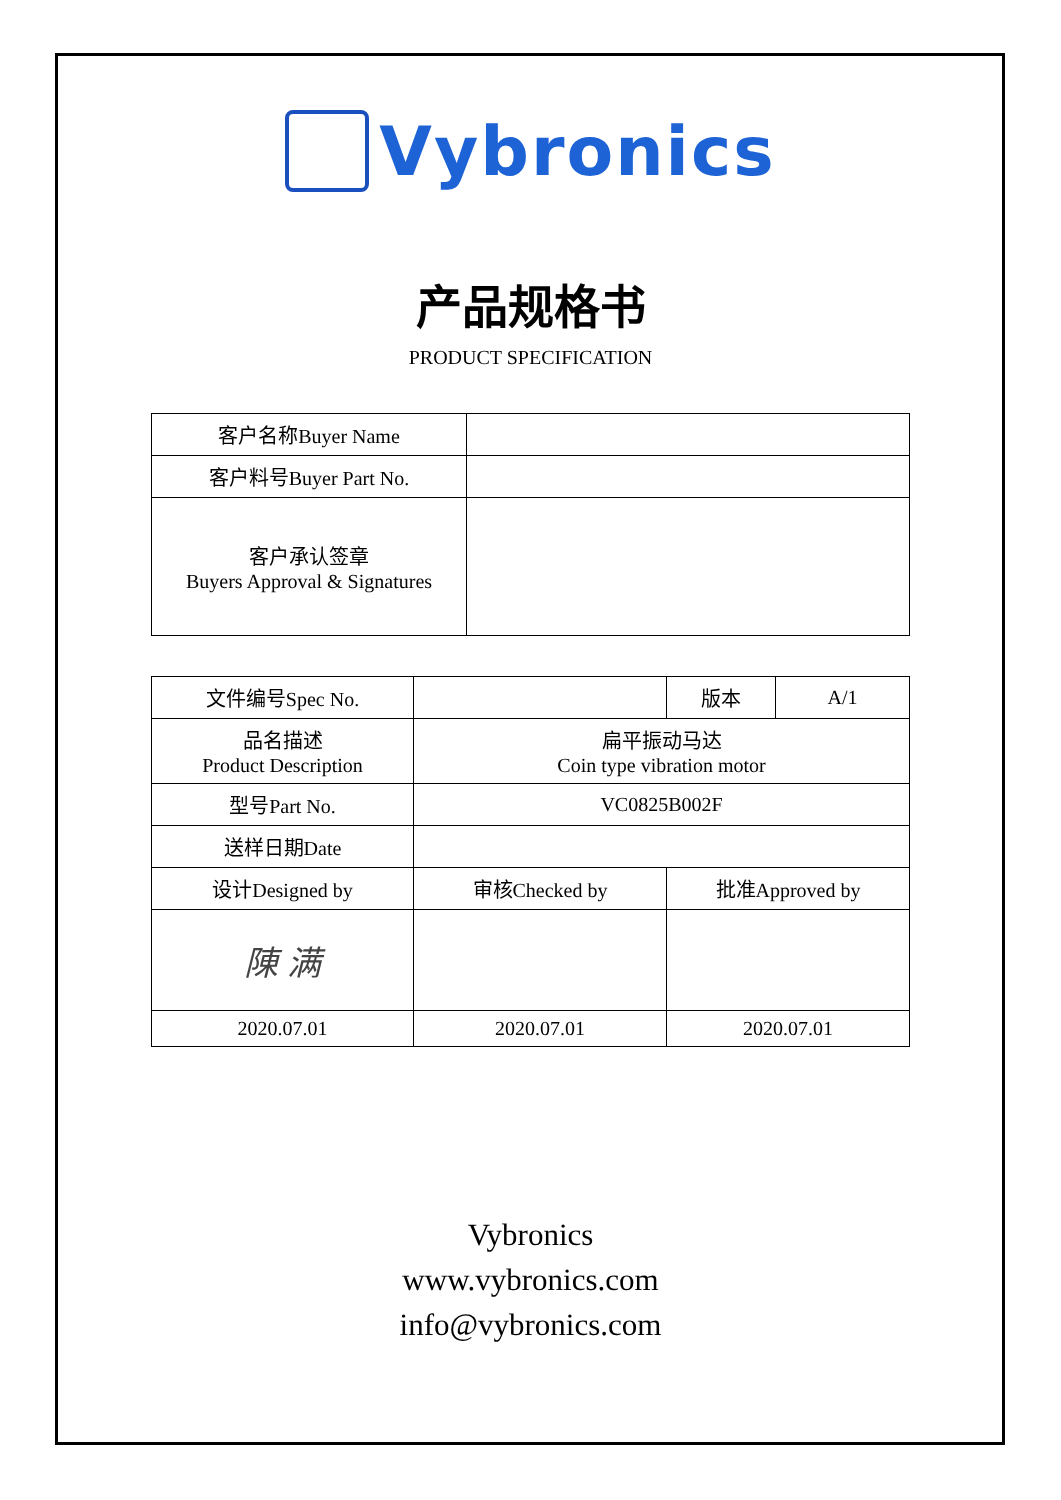Vybronics
产品规格书
PRODUCT SPECIFICATION
| 客户名称Buyer Name | |
| 客户料号Buyer Part No. | |
| 客户承认签章 Buyers Approval & Signatures | |
| 文件编号Spec No. | | 版本 | A/1 |
| 品名描述 Product Description | 扁平振动马达 Coin type vibration motor | | |
| 型号Part No. | VC0825B002F | | |
| 送样日期Date | | | |
| 设计Designed by | 审核Checked by | 批准Approved by | |
| 陳 满 | | | |
| 2020.07.01 | 2020.07.01 | 2020.07.01 | |
Vybronics
www.vybronics.com
info@vybronics.com